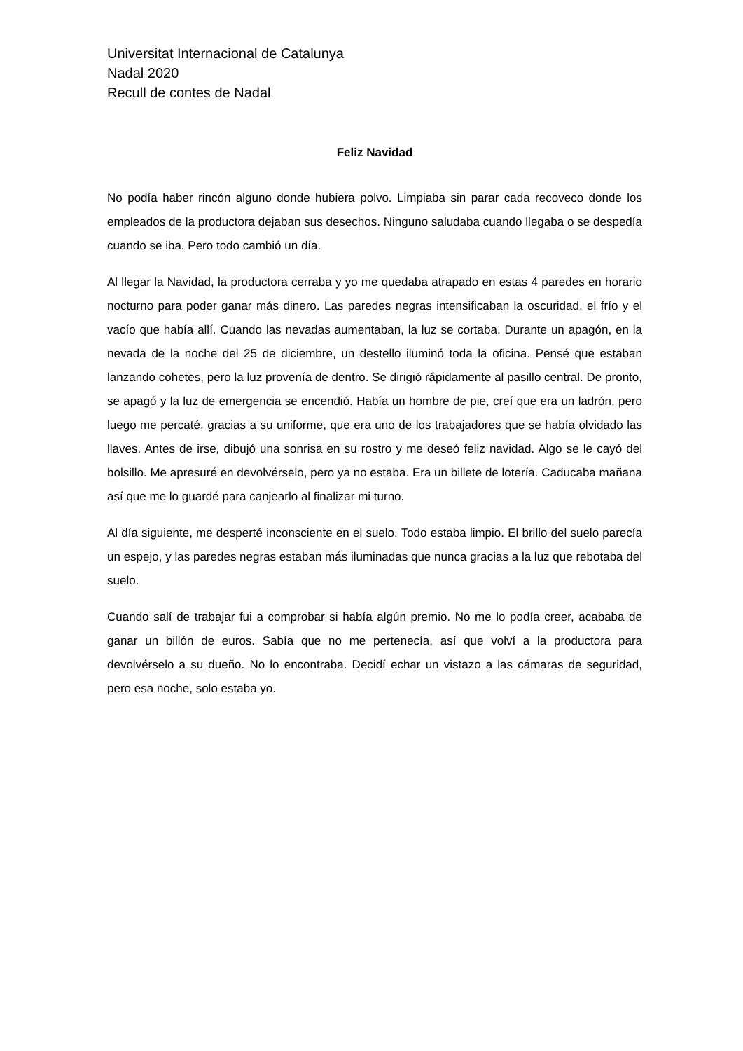Universitat Internacional de Catalunya
Nadal 2020
Recull de contes de Nadal
Feliz Navidad
No podía haber rincón alguno donde hubiera polvo. Limpiaba sin parar cada recoveco donde los empleados de la productora dejaban sus desechos. Ninguno saludaba cuando llegaba o se despedía cuando se iba. Pero todo cambió un día.
Al llegar la Navidad, la productora cerraba y yo me quedaba atrapado en estas 4 paredes en horario nocturno para poder ganar más dinero. Las paredes negras intensificaban la oscuridad, el frío y el vacío que había allí. Cuando las nevadas aumentaban, la luz se cortaba. Durante un apagón, en la nevada de la noche del 25 de diciembre, un destello iluminó toda la oficina. Pensé que estaban lanzando cohetes, pero la luz provenía de dentro. Se dirigió rápidamente al pasillo central. De pronto, se apagó y la luz de emergencia se encendió. Había un hombre de pie, creí que era un ladrón, pero luego me percaté, gracias a su uniforme, que era uno de los trabajadores que se había olvidado las llaves. Antes de irse, dibujó una sonrisa en su rostro y me deseó feliz navidad. Algo se le cayó del bolsillo. Me apresuré en devolvérselo, pero ya no estaba. Era un billete de lotería. Caducaba mañana así que me lo guardé para canjearlo al finalizar mi turno.
Al día siguiente, me desperté inconsciente en el suelo. Todo estaba limpio. El brillo del suelo parecía un espejo, y las paredes negras estaban más iluminadas que nunca gracias a la luz que rebotaba del suelo.
Cuando salí de trabajar fui a comprobar si había algún premio. No me lo podía creer, acababa de ganar un billón de euros. Sabía que no me pertenecía, así que volví a la productora para devolvérselo a su dueño. No lo encontraba. Decidí echar un vistazo a las cámaras de seguridad, pero esa noche, solo estaba yo.